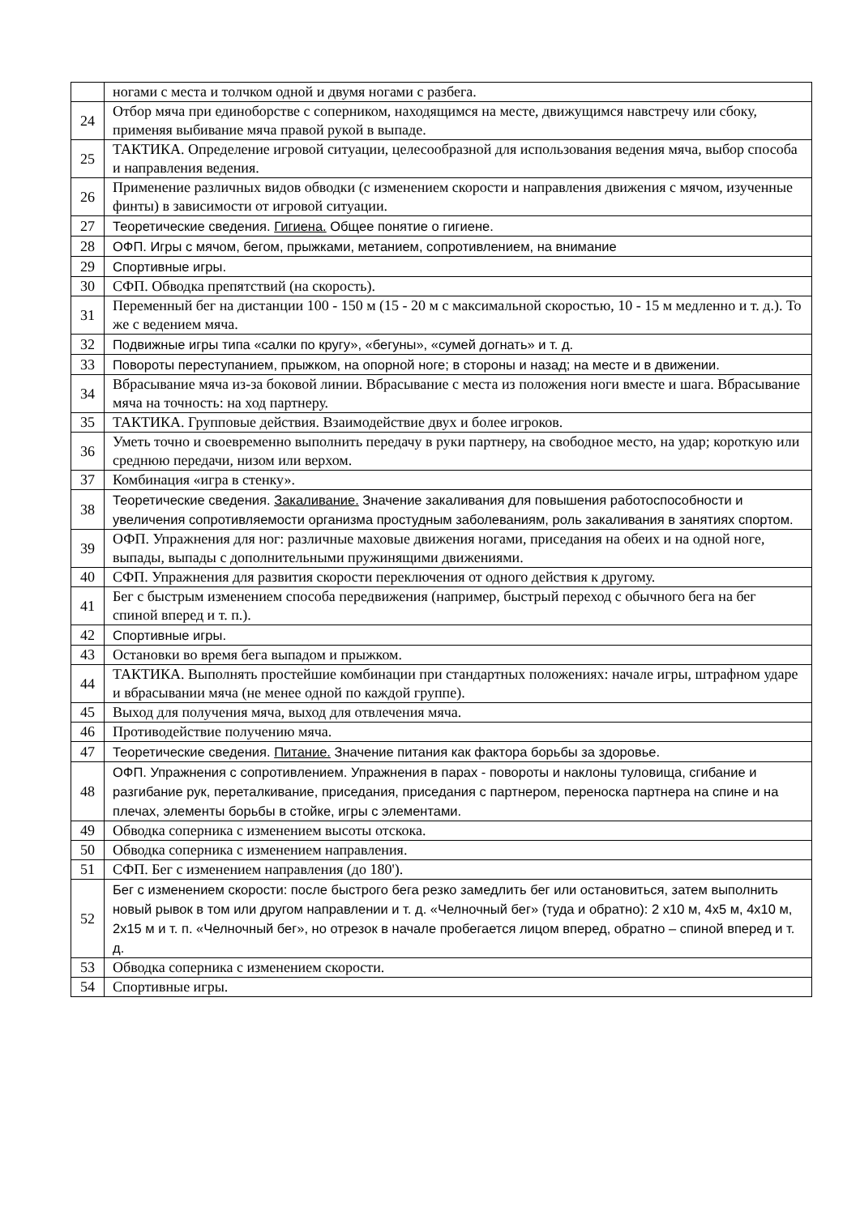| | ногами с места и толчком одной и двумя ногами с разбега. |
| 24 | Отбор мяча при единоборстве с соперником, находящимся на месте, движущимся навстречу или сбоку, применяя выбивание мяча правой рукой в выпаде. |
| 25 | ТАКТИКА. Определение игровой ситуации, целесообразной для использования ведения мяча, выбор способа и направления ведения. |
| 26 | Применение различных видов обводки (с изменением скорости и направления движения с мячом, изученные финты) в зависимости от игровой ситуации. |
| 27 | Теоретические сведения. Гигиена. Общее понятие о гигиене. |
| 28 | ОФП. Игры с мячом, бегом, прыжками, метанием, сопротивлением, на внимание |
| 29 | Спортивные игры. |
| 30 | СФП. Обводка препятствий (на скорость). |
| 31 | Переменный бег на дистанции 100 - 150 м (15 - 20 м с максимальной скоростью, 10 - 15 м медленно и т. д.). То же с ведением мяча. |
| 32 | Подвижные игры типа «салки по кругу», «бегуны», «сумей догнать» и т. д. |
| 33 | Повороты переступанием, прыжком, на опорной ноге; в стороны и назад; на месте и в движении. |
| 34 | Вбрасывание мяча из-за боковой линии. Вбрасывание с места из положения ноги вместе и шага. Вбрасывание мяча на точность: на ход партнеру. |
| 35 | ТАКТИКА. Групповые действия. Взаимодействие двух и более игроков. |
| 36 | Уметь точно и своевременно выполнить передачу в руки партнеру, на свободное место, на удар; короткую или среднюю передачи, низом или верхом. |
| 37 | Комбинация «игра в стенку». |
| 38 | Теоретические сведения. Закаливание. Значение закаливания для повышения работоспособности и увеличения сопротивляемости организма простудным заболеваниям, роль закаливания в занятиях спортом. |
| 39 | ОФП. Упражнения для ног: различные маховые движения ногами, приседания на обеих и на одной ноге, выпады, выпады с дополнительными пружинящими движениями. |
| 40 | СФП. Упражнения для развития скорости переключения от одного действия к другому. |
| 41 | Бег с быстрым изменением способа передвижения (например, быстрый переход с обычного бега на бег спиной вперед и т. п.). |
| 42 | Спортивные игры. |
| 43 | Остановки во время бега выпадом и прыжком. |
| 44 | ТАКТИКА. Выполнять простейшие комбинации при стандартных положениях: начале игры, штрафном ударе и вбрасывании мяча (не менее одной по каждой группе). |
| 45 | Выход для получения мяча, выход для отвлечения мяча. |
| 46 | Противодействие получению мяча. |
| 47 | Теоретические сведения. Питание. Значение питания как фактора борьбы за здоровье. |
| 48 | ОФП. Упражнения с сопротивлением. Упражнения в парах - повороты и наклоны туловища, сгибание и разгибание рук, переталкивание, приседания, приседания с партнером, переноска партнера на спине и на плечах, элементы борьбы в стойке, игры с элементами. |
| 49 | Обводка соперника с изменением высоты отскока. |
| 50 | Обводка соперника с изменением направления. |
| 51 | СФП. Бег с изменением направления (до 180'). |
| 52 | Бег с изменением скорости: после быстрого бега резко замедлить бег или остановиться, затем выполнить новый рывок в том или другом направлении и т. д. «Челночный бег» (туда и обратно): 2 х10 м, 4х5 м, 4х10 м, 2х15 м и т. п. «Челночный бег», но отрезок в начале пробегается лицом вперед, обратно – спиной вперед и т. д. |
| 53 | Обводка соперника с изменением скорости. |
| 54 | Спортивные игры. |